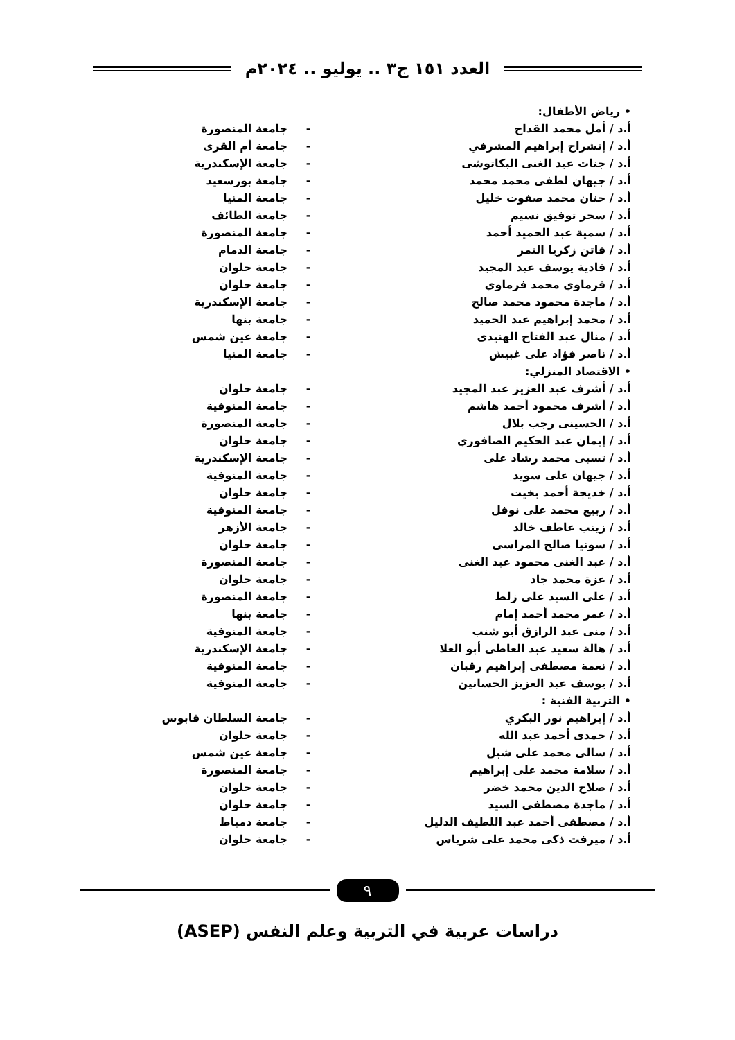العدد ١٥١ ج٣ .. يوليو .. ٢٠٢٤م
| • رياض الأطفال: | | |
| أ.د / أمل محمد القداح | - | جامعة المنصورة |
| أ.د / إنشراح إبراهيم المشرفي | - | جامعة أم القرى |
| أ.د / جنات عبد الغنى البكاتوشى | - | جامعة الإسكندرية |
| أ.د / جيهان لطفى محمد محمد | - | جامعة بورسعيد |
| أ.د / حنان محمد صفوت خليل | - | جامعة المنيا |
| أ.د / سحر توفيق نسيم | - | جامعة الطائف |
| أ.د / سمية عبد الحميد أحمد | - | جامعة المنصورة |
| أ.د / فاتن زكريا النمر | - | جامعة الدمام |
| أ.د / فادية يوسف عبد المجيد | - | جامعة حلوان |
| أ.د / فرماوي محمد فرماوي | - | جامعة حلوان |
| أ.د / ماجدة محمود محمد صالح | - | جامعة الإسكندرية |
| أ.د / محمد إبراهيم عبد الحميد | - | جامعة بنها |
| أ.د / منال عبد الفتاح الهنيدى | - | جامعة عين شمس |
| أ.د / ناصر فؤاد على غبيش | - | جامعة المنيا |
| • الاقتصاد المنزلي: | | |
| أ.د / أشرف عبد العزيز عبد المجيد | - | جامعة حلوان |
| أ.د / أشرف محمود أحمد هاشم | - | جامعة المنوفية |
| أ.د / الحسينى رجب بلال | - | جامعة المنصورة |
| أ.د / إيمان عبد الحكيم الصافوري | - | جامعة حلوان |
| أ.د / تسبى محمد رشاد على | - | جامعة الإسكندرية |
| أ.د / جيهان على سويد | - | جامعة المنوفية |
| أ.د / خديجة أحمد بخيت | - | جامعة حلوان |
| أ.د / ربيع محمد على نوفل | - | جامعة المنوفية |
| أ.د / زينب عاطف خالد | - | جامعة الأزهر |
| أ.د / سونيا صالح المراسى | - | جامعة حلوان |
| أ.د / عبد الغنى محمود عبد الغنى | - | جامعة المنصورة |
| أ.د / عزة محمد جاد | - | جامعة حلوان |
| أ.د / على السيد على زلط | - | جامعة المنصورة |
| أ.د / عمر محمد أحمد إمام | - | جامعة بنها |
| أ.د / منى عبد الرازق أبو شنب | - | جامعة المنوفية |
| أ.د / هالة سعيد عبد العاطى أبو العلا | - | جامعة الإسكندرية |
| أ.د / نعمة مصطفى إبراهيم رقبان | - | جامعة المنوفية |
| أ.د / يوسف عبد العزيز الحسانين | - | جامعة المنوفية |
| • التربية الفنية : | | |
| أ.د / إبراهيم نور البكري | - | جامعة السلطان قابوس |
| أ.د / حمدى أحمد عبد الله | - | جامعة حلوان |
| أ.د / سالى محمد على شبل | - | جامعة عين شمس |
| أ.د / سلامة محمد على إبراهيم | - | جامعة المنصورة |
| أ.د / صلاح الدين محمد خضر | - | جامعة حلوان |
| أ.د / ماجدة مصطفى السيد | - | جامعة حلوان |
| أ.د / مصطفى أحمد عبد اللطيف الدليل | - | جامعة دمياط |
| أ.د / ميرفت ذكى محمد على شرباس | - | جامعة حلوان |
٩
دراسات عربية في التربية وعلم النفس (ASEP)